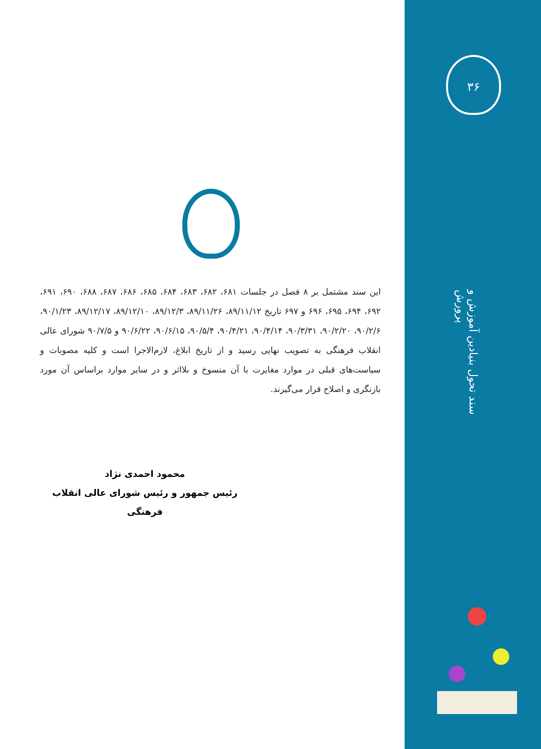۳۶
سند تحول بنیادین آموزش و پرورش
این سند مشتمل بر ۸ فصل در جلسات ۶۸۱، ۶۸۲، ۶۸۳، ۶۸۴، ۶۸۵، ۶۸۶، ۶۸۷، ۶۸۸، ۶۹۰، ۶۹۱، ۶۹۲، ۶۹۴، ۶۹۵، ۶۹۶ و ۶۹۷ تاریخ ۸۹/۱۱/۱۲، ۸۹/۱۱/۲۶، ۸۹/۱۲/۳، ۸۹/۱۲/۱۰، ۸۹/۱۲/۱۷، ۹۰/۱/۲۳، ۹۰/۲/۶، ۹۰/۲/۲۰، ۹۰/۳/۳۱، ۹۰/۴/۱۴، ۹۰/۴/۲۱، ۹۰/۵/۴، ۹۰/۶/۱۵، ۹۰/۶/۲۲ و ۹۰/۷/۵ شورای عالی انقلاب فرهنگی به تصویب نهایی رسید و از تاریخ ابلاغ، لازم‌الاجرا است و کلیه مصوبات و سیاست‌های قبلی در موارد مغایرت با آن منسوخ و بلااثر و در سایر موارد براساس آن مورد بازنگری و اصلاح قرار می‌گیرند.
محمود احمدی نژاد
رئیس جمهور و رئیس شورای عالی انقلاب فرهنگی